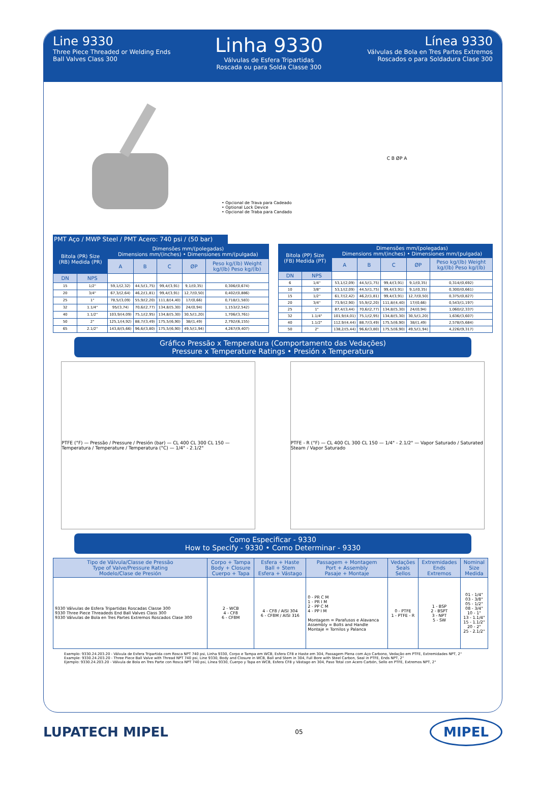Line 9330
Three Piece Threaded or Welding Ends
Ball Valves Class 300
Linha 9330
Válvulas de Esfera Tripartidas
Roscada ou para Solda Classe 300
Línea 9330
Válvulas de Bola en Tres Partes Extremos
Roscados o para Soldadura Clase 300
• Opcional de Trava para Cadeado
• Optional Lock Device
• Opcional de Traba para Candado
C B ØP A
PMT Aço / MWP Steel / PMT Acero: 740 psi / (50 bar)
| Bitola (PR) Size (RB) Medida (PR) | | Dimensões mm/(polegadas) Dimensions mm/(inches) • Dimensiones mm/(pulgada) | | | | |
| --- | --- | --- | --- | --- | --- | --- |
| | | A | B | C | ØP | Peso kg/(lb) Weight kg/(lb) Peso kg/(lb) |
| DN | NPS | | | | | |
| 15 | 1/2" | 59,1/(2,32) | 44,5/(1,75) | 99,4/(3,91) | 9,1/(0,35) | 0,306/(0,674) |
| 20 | 3/4" | 67,3/(2,64) | 46,2/(1,81) | 99,4/(3,91) | 12,7/(0,50) | 0,402/(0,886) |
| 25 | 1" | 78,5/(3,09) | 55,9/(2,20) | 111,8/(4,40) | 17/(0,66) | 0,718/(1,583) |
| 32 | 1.1/4" | 95/(3,74) | 70,6/(2,77) | 134,8/(5,30) | 24/(0,94) | 1,153/(2,542) |
| 40 | 1.1/2" | 103,9/(4,09) | 75,1/(2,95) | 134,8/(5,30) | 30,5/(1,20) | 1,706/(3,761) |
| 50 | 2" | 125,1/(4,92) | 88,7/(3,49) | 175,5/(6,90) | 38/(1,49) | 2,792/(6,155) |
| 65 | 2.1/2" | 143,8/(5,66) | 96,6/(3,80) | 175,5/(6,90) | 49,5/(1,94) | 4,267/(9,407) |
| Bitola (PP) Size (FB) Medida (PT) | | Dimensões mm/(polegadas) Dimensions mm/(inches) • Dimensiones mm/(pulgada) | | | | |
| --- | --- | --- | --- | --- | --- | --- |
| | | A | B | C | ØP | Peso kg/(lb) Weight kg/(lb) Peso kg/(lb) |
| DN | NPS | | | | | |
| 6 | 1/4" | 53,1/(2,09) | 44,5/(1,75) | 99,4/(3,91) | 9,1/(0,35) | 0,314/(0,692) |
| 10 | 3/8" | 53,1/(2,09) | 44,5/(1,75) | 99,4/(3,91) | 9,1/(0,35) | 0,300/(0,661) |
| 15 | 1/2" | 61,7/(2,42) | 46,2/(1,81) | 99,4/(3,91) | 12,7/(0,50) | 0,375/(0,827) |
| 20 | 3/4" | 73,9/(2,90) | 55,9/(2,20) | 111,8/(4,40) | 17/(0,66) | 0,543/(1,197) |
| 25 | 1" | 87,4/(3,44) | 70,6/(2,77) | 134,8/(5,30) | 24/(0,94) | 1,060/(2,337) |
| 32 | 1.1/4" | 101,9/(4,01) | 75,1/(2,95) | 134,8/(5,30) | 30,5/(1,20) | 1,636/(3,607) |
| 40 | 1.1/2" | 112,9/(4,44) | 88,7/(3,49) | 175,5/(6,90) | 38/(1,49) | 2,578/(5,684) |
| 50 | 2" | 138,2/(5,44) | 96,6/(3,80) | 175,5/(6,90) | 49,5/(1,94) | 4,226/(9,317) |
Gráfico Pressão x Temperatura (Comportamento das Vedações)
Pressure x Temperature Ratings • Presión x Temperatura
PTFE (°F) — Pressão / Pressure / Presión (bar) — CL 400 CL 300 CL 150 — Temperatura / Temperature / Temperatura (°C) — 1/4" - 2.1/2"
PTFE - R (°F) — CL 400 CL 300 CL 150 — 1/4" - 2.1/2" — Vapor Saturado / Saturated Steam / Vapor Saturado
Como Especificar - 9330
How to Specify - 9330 • Como Determinar - 9330
| Tipo de Válvula/Classe de Pressão Type of Valve/Pressure Rating Modelo/Clase de Presión | Corpo + Tampa Body + Closure Cuerpo + Tapa | Esfera + Haste Ball + Stem Esfera + Vástago | Passagem + Montagem Port + Assembly Pasaje + Montaje | Vedações Seals Sellos | Extremidades Ends Extremos | Nominal Size Medida |
| --- | --- | --- | --- | --- | --- | --- |
| 9330 Válvulas de Esfera Tripartidas Roscadas Classe 300 9330 Three Piece Threadeds End Ball Valves Class 300 9330 Válvulas de Bola en Tres Partes Extremos Roscados Clase 300 | 2 - WCB 4 - CF8 6 - CF8M | 4 - CF8 / AISI 304 6 - CF8M / AISI 316 | 0 - PR C M 1 - PR I M 2 - PP C M 4 - PP I M Montagem = Parafusos e Alavanca Assembly = Bolts and Handle Montaje = Tornilos y Palanca | 0 - PTFE 1 - PTFE - R | 1 - BSP 2 - BSPT 3 - NPT 5 - SW | 01 - 1/4" 03 - 3/8" 05 - 1/2" 08 - 3/4" 10 - 1" 13 - 1.1/4" 15 - 1.1/2" 20 - 2" 25 - 2.1/2" |
Exemplo: 9330.24.203.20 - Válvula de Esfera Tripartida com Rosca NPT 740 psi, Linha 9330, Corpo e Tampa em WCB, Esfera CF8 e Haste em 304, Passagem Plena com Aço Carbono, Vedação em PTFE, Extremidades NPT, 2"
Example: 9330.24.203.20 - Three Piece Ball Valve with Thread NPT 740 psi, Line 9330, Body and Closure in WCB, Ball and Stem in 304, Full Bore with Steel Carbon, Seal in PTFE, Ends NPT, 2"
Ejemplo: 9330.24.203.20 - Válvula de Bola en Tres Parte con Rosca NPT 740 psi, Línea 9330, Cuerpo y Tapa en WCB, Esfera CF8 y Vástago en 304, Paso Total con Acero Carbón, Sello en PTFE, Extremos NPT, 2"
LUPATECH MIPEL 05 MIPEL